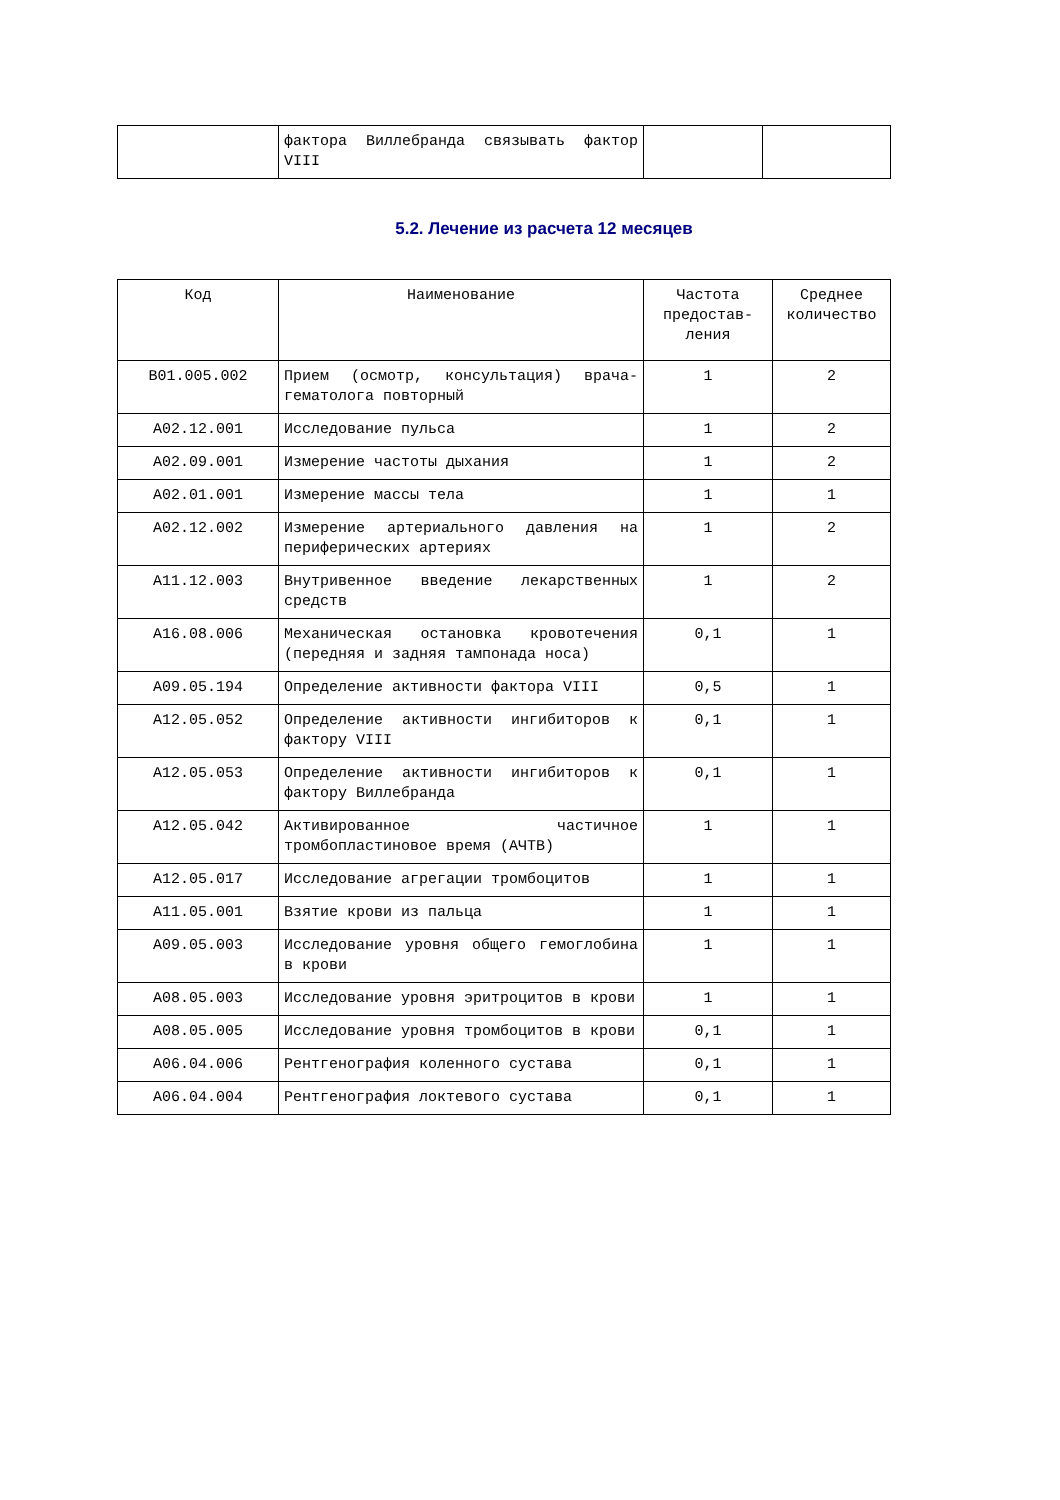| | фактора Виллебранда связывать фактор VIII | | |
5.2. Лечение из расчета 12 месяцев
| Код | Наименование | Частота предостав-ления | Среднее количество |
| --- | --- | --- | --- |
| B01.005.002 | Прием (осмотр, консультация) врача-гематолога повторный | 1 | 2 |
| A02.12.001 | Исследование пульса | 1 | 2 |
| A02.09.001 | Измерение частоты дыхания | 1 | 2 |
| A02.01.001 | Измерение массы тела | 1 | 1 |
| A02.12.002 | Измерение артериального давления на периферических артериях | 1 | 2 |
| A11.12.003 | Внутривенное введение лекарственных средств | 1 | 2 |
| A16.08.006 | Механическая остановка кровотечения (передняя и задняя тампонада носа) | 0,1 | 1 |
| A09.05.194 | Определение активности фактора VIII | 0,5 | 1 |
| A12.05.052 | Определение активности ингибиторов к фактору VIII | 0,1 | 1 |
| A12.05.053 | Определение активности ингибиторов к фактору Виллебранда | 0,1 | 1 |
| A12.05.042 | Активированное частичное тромбопластиновое время (АЧТВ) | 1 | 1 |
| A12.05.017 | Исследование агрегации тромбоцитов | 1 | 1 |
| A11.05.001 | Взятие крови из пальца | 1 | 1 |
| A09.05.003 | Исследование уровня общего гемоглобина в крови | 1 | 1 |
| A08.05.003 | Исследование уровня эритроцитов в крови | 1 | 1 |
| A08.05.005 | Исследование уровня тромбоцитов в крови | 0,1 | 1 |
| A06.04.006 | Рентгенография коленного сустава | 0,1 | 1 |
| A06.04.004 | Рентгенография локтевого сустава | 0,1 | 1 |